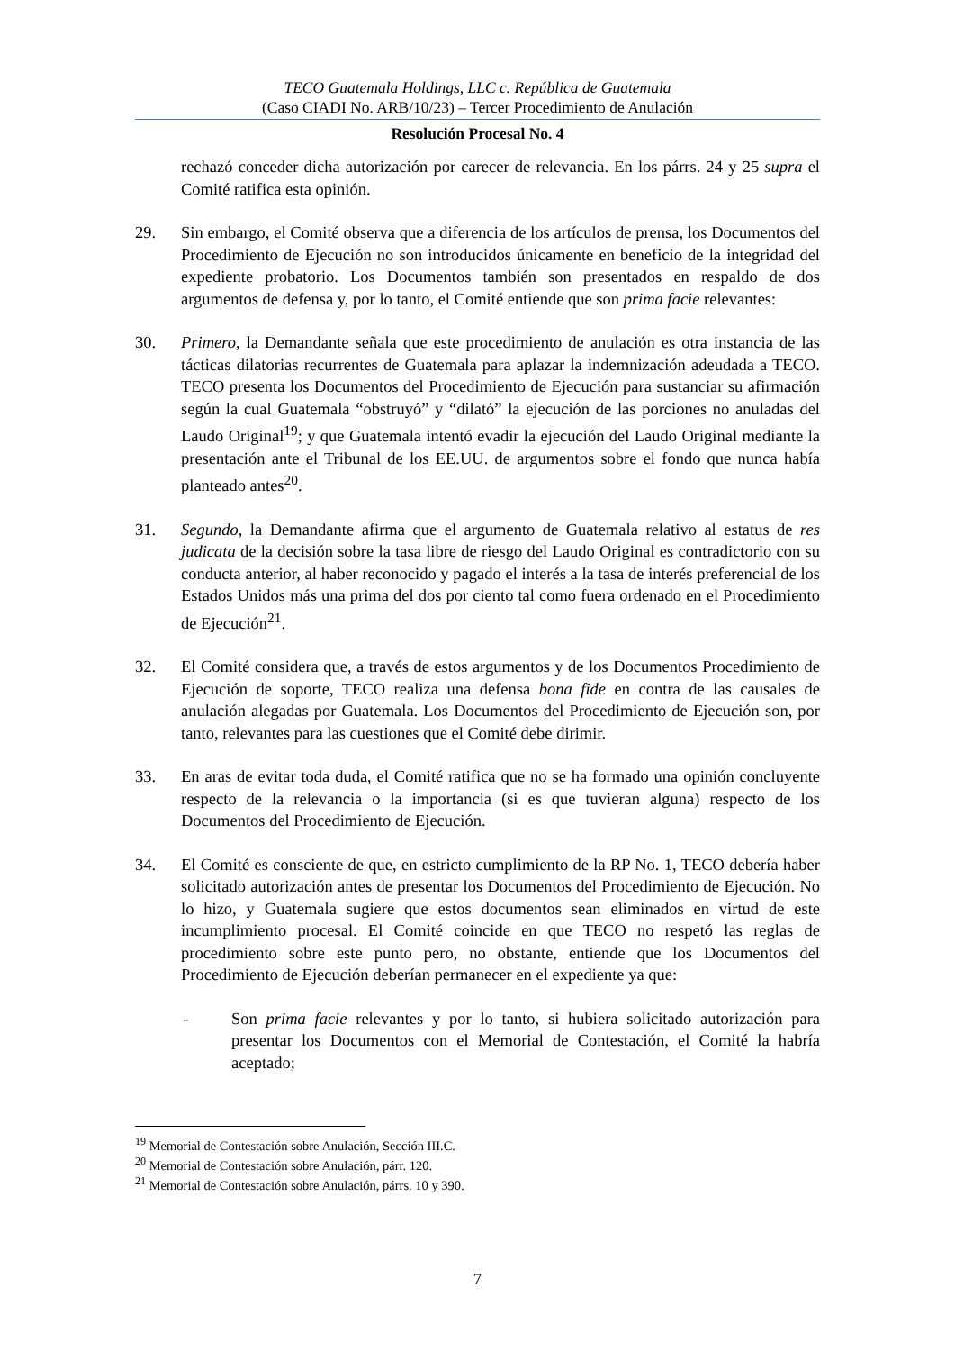TECO Guatemala Holdings, LLC c. República de Guatemala
(Caso CIADI No. ARB/10/23) – Tercer Procedimiento de Anulación
Resolución Procesal No. 4
rechazó conceder dicha autorización por carecer de relevancia. En los párrs. 24 y 25 supra el Comité ratifica esta opinión.
29. Sin embargo, el Comité observa que a diferencia de los artículos de prensa, los Documentos del Procedimiento de Ejecución no son introducidos únicamente en beneficio de la integridad del expediente probatorio. Los Documentos también son presentados en respaldo de dos argumentos de defensa y, por lo tanto, el Comité entiende que son prima facie relevantes:
30. Primero, la Demandante señala que este procedimiento de anulación es otra instancia de las tácticas dilatorias recurrentes de Guatemala para aplazar la indemnización adeudada a TECO. TECO presenta los Documentos del Procedimiento de Ejecución para sustanciar su afirmación según la cual Guatemala “obstruyó” y “dilató” la ejecución de las porciones no anuladas del Laudo Original<sup>19</sup>; y que Guatemala intentó evadir la ejecución del Laudo Original mediante la presentación ante el Tribunal de los EE.UU. de argumentos sobre el fondo que nunca había planteado antes<sup>20</sup>.
31. Segundo, la Demandante afirma que el argumento de Guatemala relativo al estatus de res judicata de la decisión sobre la tasa libre de riesgo del Laudo Original es contradictorio con su conducta anterior, al haber reconocido y pagado el interés a la tasa de interés preferencial de los Estados Unidos más una prima del dos por ciento tal como fuera ordenado en el Procedimiento de Ejecución<sup>21</sup>.
32. El Comité considera que, a través de estos argumentos y de los Documentos Procedimiento de Ejecución de soporte, TECO realiza una defensa bona fide en contra de las causales de anulación alegadas por Guatemala. Los Documentos del Procedimiento de Ejecución son, por tanto, relevantes para las cuestiones que el Comité debe dirimir.
33. En aras de evitar toda duda, el Comité ratifica que no se ha formado una opinión concluyente respecto de la relevancia o la importancia (si es que tuvieran alguna) respecto de los Documentos del Procedimiento de Ejecución.
34. El Comité es consciente de que, en estricto cumplimiento de la RP No. 1, TECO debería haber solicitado autorización antes de presentar los Documentos del Procedimiento de Ejecución. No lo hizo, y Guatemala sugiere que estos documentos sean eliminados en virtud de este incumplimiento procesal. El Comité coincide en que TECO no respetó las reglas de procedimiento sobre este punto pero, no obstante, entiende que los Documentos del Procedimiento de Ejecución deberían permanecer en el expediente ya que:
- Son prima facie relevantes y por lo tanto, si hubiera solicitado autorización para presentar los Documentos con el Memorial de Contestación, el Comité la habría aceptado;
<sup>19</sup> Memorial de Contestación sobre Anulación, Sección III.C.
<sup>20</sup> Memorial de Contestación sobre Anulación, párr. 120.
<sup>21</sup> Memorial de Contestación sobre Anulación, párrs. 10 y 390.
7